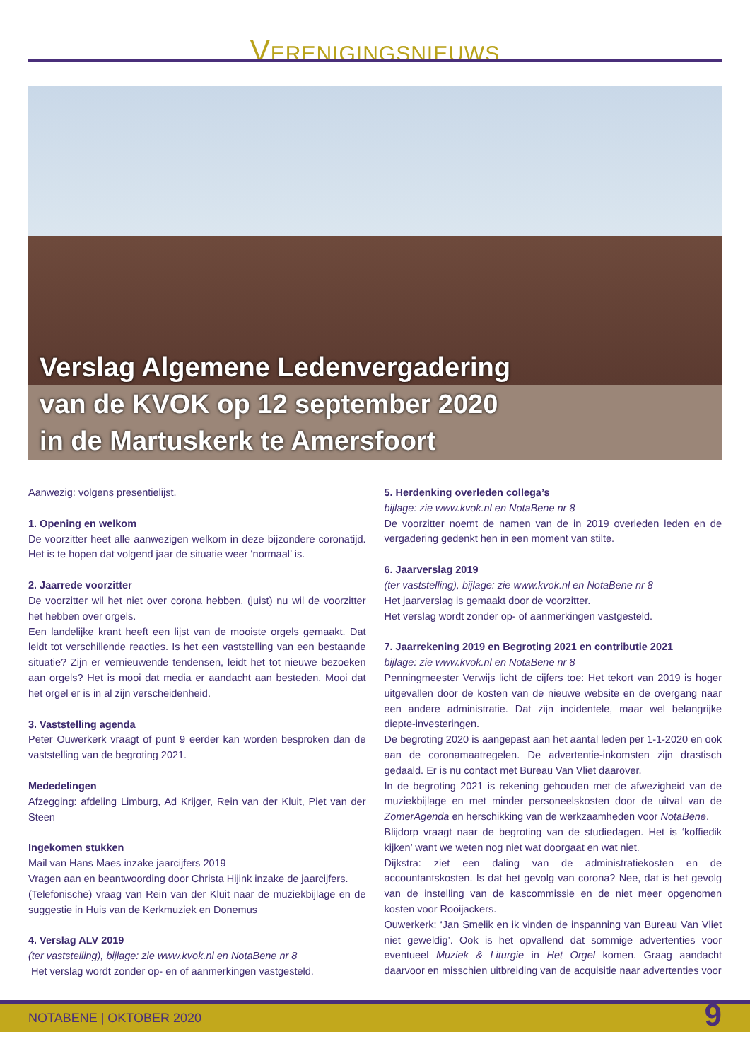VERENIGINGSNIEUWS
Verslag Algemene Ledenvergadering
van de KVOK op 12 september 2020
in de Martuskerk te Amersfoort
Aanwezig: volgens presentielijst.
1. Opening en welkom
De voorzitter heet alle aanwezigen welkom in deze bijzondere corona­tijd. Het is te hopen dat volgend jaar de situatie weer ‘normaal’ is.
2. Jaarrede voorzitter
De voorzitter wil het niet over corona hebben, (juist) nu wil de voorzitter het hebben over orgels.
Een landelijke krant heeft een lijst van de mooiste orgels gemaakt. Dat leidt tot verschillende reacties. Is het een vaststelling van een bestaande situatie? Zijn er vernieuwende tendensen, leidt het tot nieuwe bezoeken aan orgels? Het is mooi dat media er aandacht aan besteden. Mooi dat het orgel er is in al zijn verscheidenheid.
3. Vaststelling agenda
Peter Ouwerkerk vraagt of punt 9 eerder kan worden besproken dan de vaststelling van de begroting 2021.
Mededelingen
Afzegging: afdeling Limburg, Ad Krijger, Rein van der Kluit, Piet van der Steen
Ingekomen stukken
Mail van Hans Maes inzake jaarcijfers 2019
Vragen aan en beantwoording door Christa Hijink inzake de jaarcijfers.
(Telefonische) vraag van Rein van der Kluit naar de muziekbijlage en de suggestie in Huis van de Kerkmuziek en Donemus
4. Verslag ALV 2019
(ter vaststelling), bijlage: zie www.kvok.nl en NotaBene nr 8
Het verslag wordt zonder op- en of aanmerkingen vastgesteld.
5. Herdenking overleden collega’s
bijlage: zie www.kvok.nl en NotaBene nr 8
De voorzitter noemt de namen van de in 2019 overleden leden en de vergadering gedenkt hen in een moment van stilte.
6. Jaarverslag 2019
(ter vaststelling), bijlage: zie www.kvok.nl en NotaBene nr 8
Het jaarverslag is gemaakt door de voorzitter.
Het verslag wordt zonder op- of aanmerkingen vastgesteld.
7. Jaarrekening 2019 en Begroting 2021 en contributie 2021
bijlage: zie www.kvok.nl en NotaBene nr 8
Penningmeester Verwijs licht de cijfers toe: Het tekort van 2019 is hoger uitgevallen door de kosten van de nieuwe website en de overgang naar een andere administratie. Dat zijn incidentele, maar wel belangrijke diepte-investeringen.
De begroting 2020 is aangepast aan het aantal leden per 1-1-2020 en ook aan de coronamaatregelen. De advertentie-inkomsten zijn drastisch gedaald. Er is nu contact met Bureau Van Vliet daarover.
In de begroting 2021 is rekening gehouden met de afwezigheid van de muziekbijlage en met minder personeelskosten door de uitval van de ZomerAgenda en herschikking van de werkzaamheden voor NotaBene.
Blijdorp vraagt naar de begroting van de studiedagen. Het is ‘koffiedik kijken’ want we weten nog niet wat doorgaat en wat niet.
Dijkstra: ziet een daling van de administratiekosten en de accountantskosten. Is dat het gevolg van corona? Nee, dat is het gevolg van de instelling van de kascommissie en de niet meer opgenomen kosten voor Rooijackers.
Ouwerkerk: ‘Jan Smelik en ik vinden de inspanning van Bureau Van Vliet niet geweldig’. Ook is het opvallend dat sommige advertenties voor eventueel Muziek & Liturgie in Het Orgel komen. Graag aandacht daarvoor en misschien uitbreiding van de acquisitie naar advertenties voor
NOTABENE | OKTOBER 2020 9